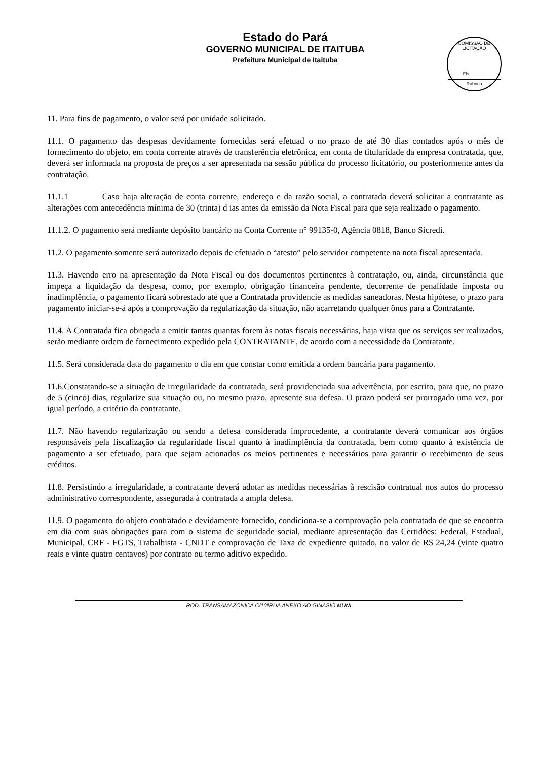Estado do Pará
GOVERNO MUNICIPAL DE ITAITUBA
Prefeitura Municipal de Itaituba
COMISSÃO DE LICITAÇÃO
Fls.______
Rubrica
11. Para fins de pagamento, o valor será por unidade solicitado.
11.1. O pagamento das despesas devidamente fornecidas será efetuad o no prazo de até 30 dias contados após o mês de fornecimento do objeto, em conta corrente através de transferência eletrônica, em conta de titularidade da empresa contratada, que, deverá ser informada na proposta de preços a ser apresentada na sessão pública do processo licitatório, ou posteriormente antes da contratação.
11.1.1 Caso haja alteração de conta corrente, endereço e da razão social, a contratada deverá solicitar a contratante as alterações com antecedência mínima de 30 (trinta) d ias antes da emissão da Nota Fiscal para que seja realizado o pagamento.
11.1.2. O pagamento será mediante depósito bancário na Conta Corrente n° 99135-0, Agência 0818, Banco Sicredi.
11.2. O pagamento somente será autorizado depois de efetuado o “atesto” pelo servidor competente na nota fiscal apresentada.
11.3. Havendo erro na apresentação da Nota Fiscal ou dos documentos pertinentes à contratação, ou, ainda, circunstância que impeça a liquidação da despesa, como, por exemplo, obrigação financeira pendente, decorrente de penalidade imposta ou inadimplência, o pagamento ficará sobrestado até que a Contratada providencie as medidas saneadoras. Nesta hipótese, o prazo para pagamento iniciar-se-á após a comprovação da regularização da situação, não acarretando qualquer ônus para a Contratante.
11.4. A Contratada fica obrigada a emitir tantas quantas forem às notas fiscais necessárias, haja vista que os serviços ser realizados, serão mediante ordem de fornecimento expedido pela CONTRATANTE, de acordo com a necessidade da Contratante.
11.5. Será considerada data do pagamento o dia em que constar como emitida a ordem bancária para pagamento.
11.6.Constatando-se a situação de irregularidade da contratada, será providenciada sua advertência, por escrito, para que, no prazo de 5 (cinco) dias, regularize sua situação ou, no mesmo prazo, apresente sua defesa. O prazo poderá ser prorrogado uma vez, por igual período, a critério da contratante.
11.7. Não havendo regularização ou sendo a defesa considerada improcedente, a contratante deverá comunicar aos órgãos responsáveis pela fiscalização da regularidade fiscal quanto à inadimplência da contratada, bem como quanto à existência de pagamento a ser efetuado, para que sejam acionados os meios pertinentes e necessários para garantir o recebimento de seus créditos.
11.8. Persistindo a irregularidade, a contratante deverá adotar as medidas necessárias à rescisão contratual nos autos do processo administrativo correspondente, assegurada à contratada a ampla defesa.
11.9. O pagamento do objeto contratado e devidamente fornecido, condiciona-se a comprovação pela contratada de que se encontra em dia com suas obrigações para com o sistema de seguridade social, mediante apresentação das Certidões: Federal, Estadual, Municipal, CRF - FGTS, Trabalhista - CNDT e comprovação de Taxa de expediente quitado, no valor de R$ 24,24 (vinte quatro reais e vinte quatro centavos) por contrato ou termo aditivo expedido.
ROD. TRANSAMAZONICA C/10ªRUA ANEXO AO GINASIO MUNI